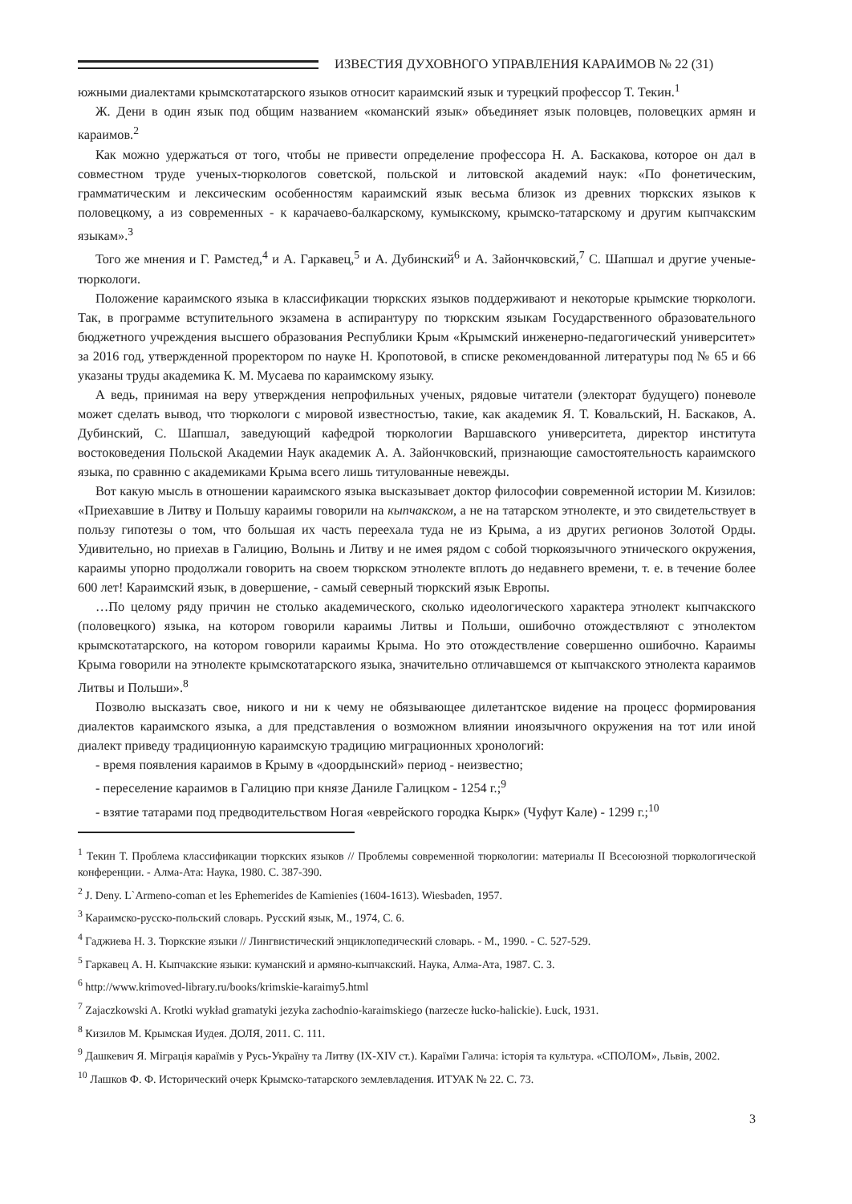ИЗВЕСТИЯ ДУХОВНОГО УПРАВЛЕНИЯ КАРАИМОВ № 22 (31)
южными диалектами крымскотатарского языков относит караимский язык и турецкий профессор Т. Текин.<sup>1</sup>
Ж. Дени в один язык под общим названием «команский язык» объединяет язык половцев, половецких армян и караимов.<sup>2</sup>
Как можно удержаться от того, чтобы не привести определение профессора Н. А. Баскакова, которое он дал в совместном труде ученых-тюркологов советской, польской и литовской академий наук: «По фонетическим, грамматическим и лексическим особенностям караимский язык весьма близок из древних тюркских языков к половецкому, а из современных - к карачаево-балкарскому, кумыкскому, крымско-татарскому и другим кыпчакским языкам».<sup>3</sup>
Того же мнения и Г. Рамстед,<sup>4</sup> и А. Гаркавец,<sup>5</sup> и А. Дубинский<sup>6</sup> и А. Зайончковский,<sup>7</sup> С. Шапшал и другие ученые-тюркологи.
Положение караимского языка в классификации тюркских языков поддерживают и некоторые крымские тюркологи. Так, в программе вступительного экзамена в аспирантуру по тюркским языкам Государственного образовательного бюджетного учреждения высшего образования Республики Крым «Крымский инженерно-педагогический университет» за 2016 год, утвержденной проректором по науке Н. Кропотовой, в списке рекомендованной литературы под № 65 и 66 указаны труды академика К. М. Мусаева по караимскому языку.
А ведь, принимая на веру утверждения непрофильных ученых, рядовые читатели (электорат будущего) поневоле может сделать вывод, что тюркологи с мировой известностью, такие, как академик Я. Т. Ковальский, Н. Баскаков, А. Дубинский, С. Шапшал, заведующий кафедрой тюркологии Варшавского университета, директор института востоковедения Польской Академии Наук академик А. А. Зайончковский, признающие самостоятельность караимского языка, по сравнню с академиками Крыма всего лишь титулованные невежды.
Вот какую мысль в отношении караимского языка высказывает доктор философии современной истории М. Кизилов: «Приехавшие в Литву и Польшу караимы говорили на кыпчакском, а не на татарском этнолекте, и это свидетельствует в пользу гипотезы о том, что большая их часть переехала туда не из Крыма, а из других регионов Золотой Орды. Удивительно, но приехав в Галицию, Волынь и Литву и не имея рядом с собой тюркоязычного этнического окружения, караимы упорно продолжали говорить на своем тюркском этнолекте вплоть до недавнего времени, т. е. в течение более 600 лет! Караимский язык, в довершение, - самый северный тюркский язык Европы.
…По целому ряду причин не столько академического, сколько идеологического характера этнолект кыпчакского (половецкого) языка, на котором говорили караимы Литвы и Польши, ошибочно отождествляют с этнолектом крымскотатарского, на котором говорили караимы Крыма. Но это отождествление совершенно ошибочно. Караимы Крыма говорили на этнолекте крымскотатарского языка, значительно отличавшемся от кыпчакского этнолекта караимов Литвы и Польши».<sup>8</sup>
Позволю высказать свое, никого и ни к чему не обязывающее дилетантское видение на процесс формирования диалектов караимского языка, а для представления о возможном влиянии иноязычного окружения на тот или иной диалект приведу традиционную караимскую традицию миграционных хронологий:
- время появления караимов в Крыму в «доордынский» период - неизвестно;
- переселение караимов в Галицию при князе Даниле Галицком - 1254 г.;<sup>9</sup>
- взятие татарами под предводительством Ногая «еврейского городка Кырк» (Чуфут Кале) - 1299 г.;<sup>10</sup>
<sup>1</sup> Текин Т. Проблема классификации тюркских языков // Проблемы современной тюркологии: материалы II Всесоюзной тюркологической конференции. - Алма-Ата: Наука, 1980. С. 387-390.
<sup>2</sup> J. Deny. L`Armeno-coman et les Ephemerides de Kamienies (1604-1613). Wiesbaden, 1957.
<sup>3</sup> Караимско-русско-польский словарь. Русский язык, М., 1974, С. 6.
<sup>4</sup> Гаджиева Н. З. Тюркские языки // Лингвистический энциклопедический словарь. - М., 1990. - С. 527-529.
<sup>5</sup> Гаркавец А. Н. Кыпчакские языки: куманский и армяно-кыпчакский. Наука, Алма-Ата, 1987. С. 3.
<sup>6</sup> http://www.krimoved-library.ru/books/krimskie-karaimy5.html
<sup>7</sup> Zajaczkowski A. Krotki wykład gramatyki jezyka zachodnio-karaimskiego (narzecze łucko-halickie). Łuck, 1931.
<sup>8</sup> Кизилов М. Крымская Иудея. ДОЛЯ, 2011. С. 111.
<sup>9</sup> Дашкевич Я. Міграція караїмів у Русь-Україну та Литву (IX-XIV ст.). Караїми Галича: історія та культура. «СПОЛОМ», Львів, 2002.
<sup>10</sup> Лашков Ф. Ф. Исторический очерк Крымско-татарского землевладения. ИТУАК № 22. С. 73.
3